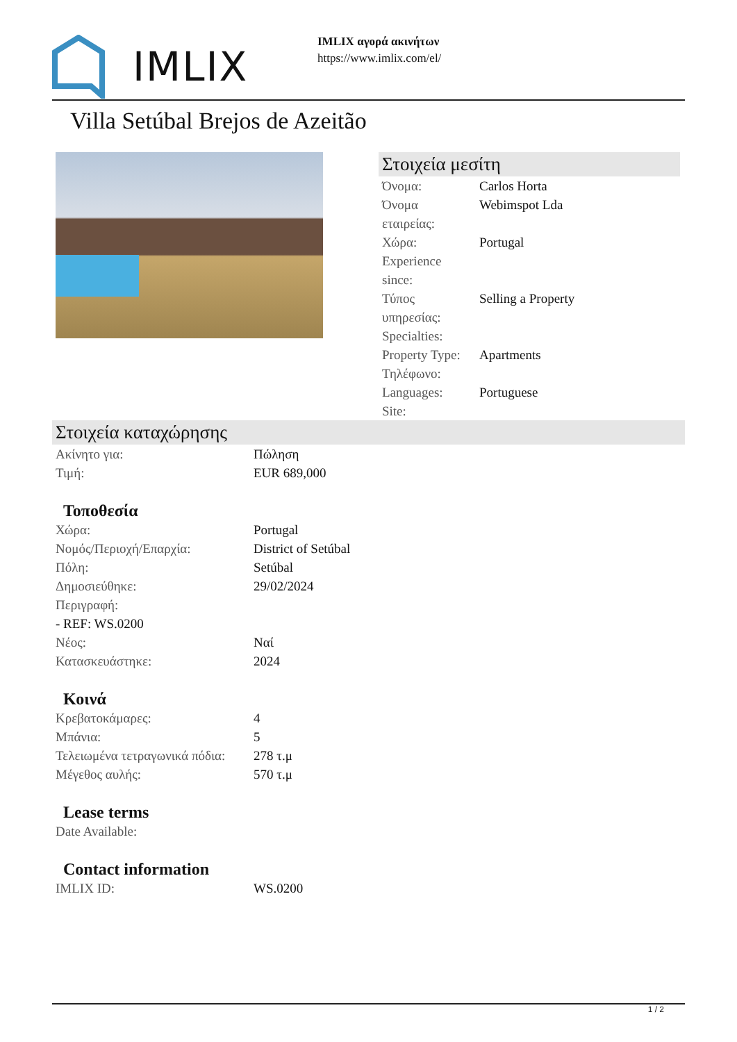IMLIX
IMLIX αγορά ακινήτων
https://www.imlix.com/el/
Villa Setúbal Brejos de Azeitão
Στοιχεία μεσίτη
| Όνομα: | Carlos Horta |
| Όνομα εταιρείας: | Webimspot Lda |
| Χώρα: | Portugal |
| Experience since: | |
| Τύπος υπηρεσίας: | Selling a Property |
| Specialties: | |
| Property Type: | Apartments |
| Τηλέφωνο: | |
| Languages: | Portuguese |
| Site: | |
Στοιχεία καταχώρησης
| Ακίνητο για: | Πώληση |
| Τιμή: | EUR 689,000 |
Τοποθεσία
| Χώρα: | Portugal |
| Νομός/Περιοχή/Επαρχία: | District of Setúbal |
| Πόλη: | Setúbal |
| Δημοσιεύθηκε: | 29/02/2024 |
| Περιγραφή: | |
| - REF: WS.0200 | |
| Νέος: | Ναί |
| Κατασκευάστηκε: | 2024 |
Κοινά
| Κρεβατοκάμαρες: | 4 |
| Μπάνια: | 5 |
| Τελειωμένα τετραγωνικά πόδια: | 278 τ.μ |
| Μέγεθος αυλής: | 570 τ.μ |
Lease terms
| Date Available: | |
Contact information
| IMLIX ID: | WS.0200 |
1 / 2